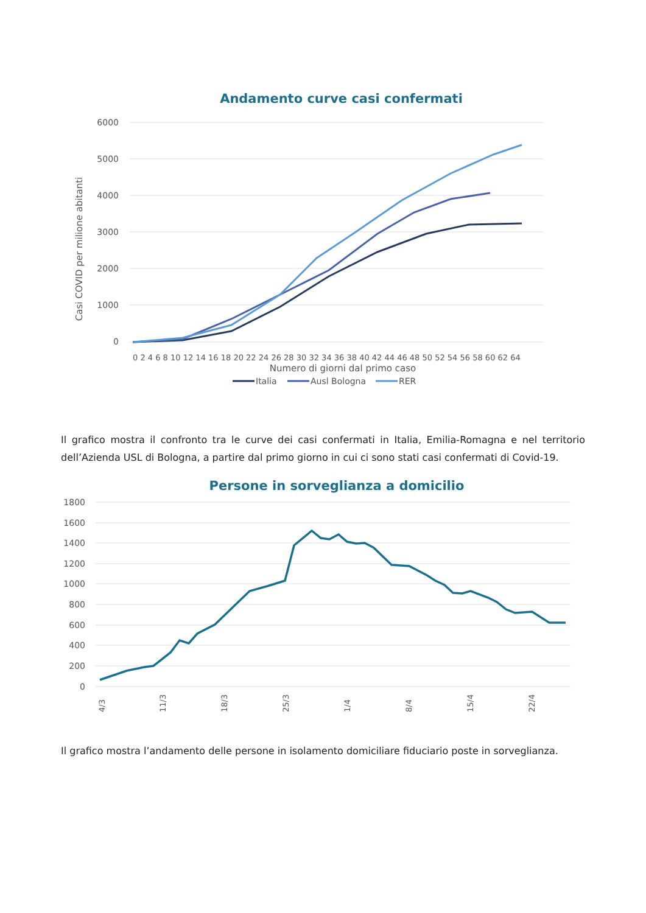Andamento curve casi confermati
6000
5000
4000
3000
2000
1000
0
Casi COVID per milione abitanti
0 2 4 6 8 10 12 14 16 18 20 22 24 26 28 30 32 34 36 38 40 42 44 46 48 50 52 54 56 58 60 62 64
Numero di giorni dal primo caso
Italia
Ausl Bologna
RER
Il grafico mostra il confronto tra le curve dei casi confermati in Italia, Emilia-Romagna e nel territorio dell’Azienda USL di Bologna, a partire dal primo giorno in cui ci sono stati casi confermati di Covid-19.
Persone in sorveglianza a domicilio
1800
1600
1400
1200
1000
800
600
400
200
0
4/3
11/3
18/3
25/3
1/4
8/4
15/4
22/4
Il grafico mostra l’andamento delle persone in isolamento domiciliare fiduciario poste in sorveglianza.